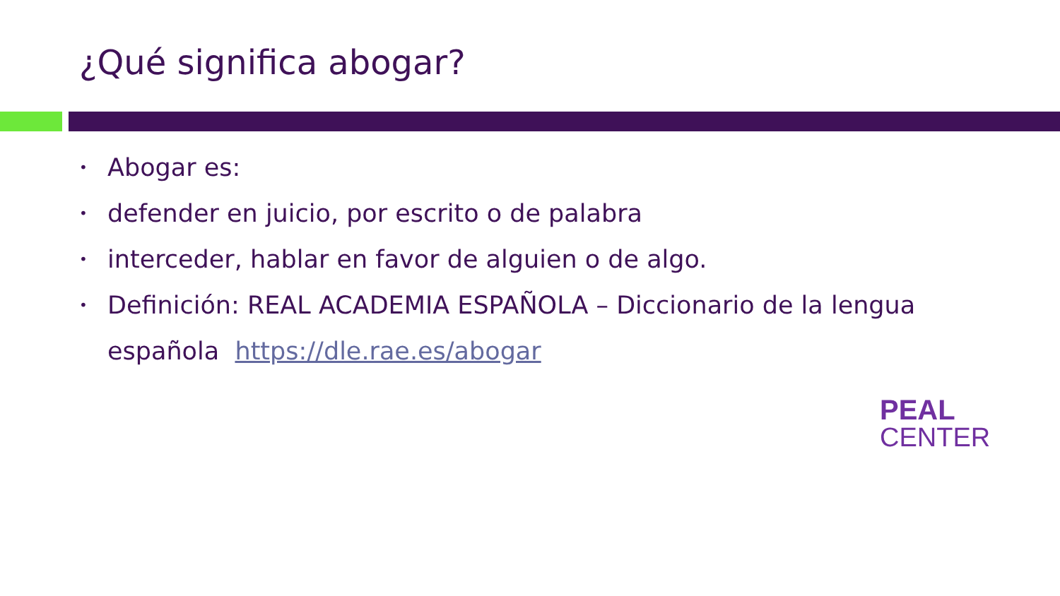¿Qué significa abogar?
• Abogar es:
• defender en juicio, por escrito o de palabra
• interceder, hablar en favor de alguien o de algo.
• Definición: REAL ACADEMIA ESPAÑOLA – Diccionario de la lengua española https://dle.rae.es/abogar
PEAL
CENTER